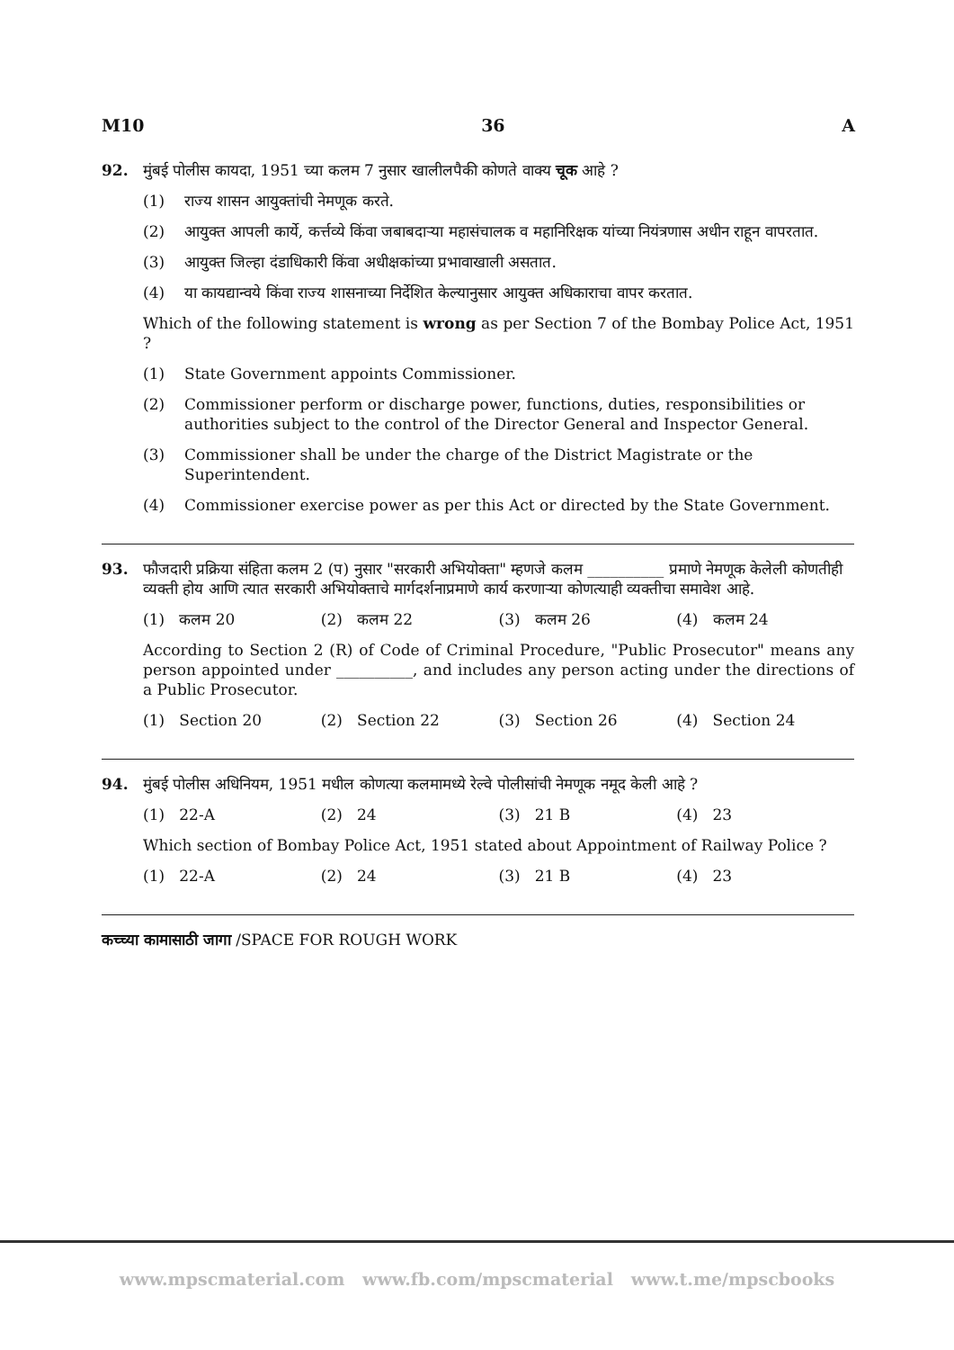M10 36 A
92. मुंबई पोलीस कायदा, 1951 च्या कलम 7 नुसार खालीलपैकी कोणते वाक्य चूक आहे ?
(1) राज्य शासन आयुक्तांची नेमणूक करते.
(2) आयुक्त आपली कार्ये, कर्त्तव्ये किंवा जबाबदाऱ्या महासंचालक व महानिरिक्षक यांच्या नियंत्रणास अधीन राहून वापरतात.
(3) आयुक्त जिल्हा दंडाधिकारी किंवा अधीक्षकांच्या प्रभावाखाली असतात.
(4) या कायद्यान्वये किंवा राज्य शासनाच्या निर्देशित केल्यानुसार आयुक्त अधिकाराचा वापर करतात.
Which of the following statement is wrong as per Section 7 of the Bombay Police Act, 1951 ?
(1) State Government appoints Commissioner.
(2) Commissioner perform or discharge power, functions, duties, responsibilities or authorities subject to the control of the Director General and Inspector General.
(3) Commissioner shall be under the charge of the District Magistrate or the Superintendent.
(4) Commissioner exercise power as per this Act or directed by the State Government.
93. फौजदारी प्रक्रिया संहिता कलम 2 (प) नुसार "सरकारी अभियोक्ता" म्हणजे कलम __________ प्रमाणे नेमणूक केलेली कोणतीही व्यक्ती होय आणि त्यात सरकारी अभियोक्ताचे मार्गदर्शनाप्रमाणे कार्य करणाऱ्या कोणत्याही व्यक्तीचा समावेश आहे.
(1) कलम 20 (2) कलम 22 (3) कलम 26 (4) कलम 24
According to Section 2 (R) of Code of Criminal Procedure, "Public Prosecutor" means any person appointed under __________, and includes any person acting under the directions of a Public Prosecutor.
(1) Section 20 (2) Section 22 (3) Section 26 (4) Section 24
94. मुंबई पोलीस अधिनियम, 1951 मधील कोणत्या कलमामध्ये रेल्वे पोलीसांची नेमणूक नमूद केली आहे ?
(1) 22-A (2) 24 (3) 21 B (4) 23
Which section of Bombay Police Act, 1951 stated about Appointment of Railway Police ?
(1) 22-A (2) 24 (3) 21 B (4) 23
कच्च्या कामासाठी जागा /SPACE FOR ROUGH WORK
www.mpscmaterial.com www.fb.com/mpscmaterial www.t.me/mpscbooks